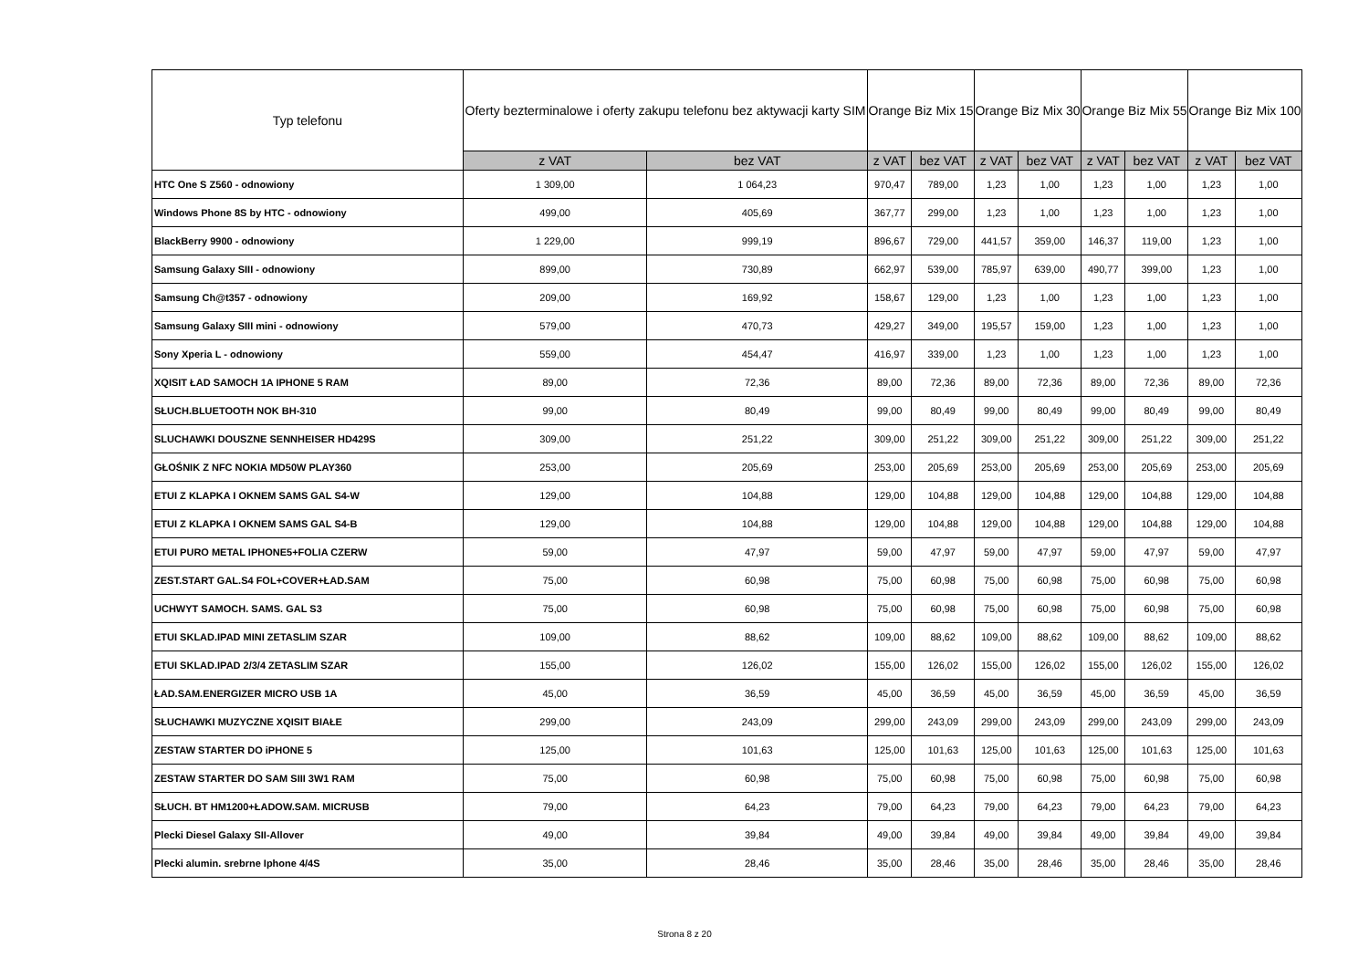| Typ telefonu | Oferty bezterminalowe i oferty zakupu telefonu bez aktywacji karty SIM | | Orange Biz Mix 15 | | Orange Biz Mix 30 | | Orange Biz Mix 55 | | Orange Biz Mix 100 | |
| --- | --- | --- | --- | --- | --- | --- | --- | --- | --- | --- |
| | z VAT | bez VAT | z VAT | bez VAT | z VAT | bez VAT | z VAT | bez VAT | z VAT | bez VAT |
| HTC One S Z560 - odnowiony | 1 309,00 | 1 064,23 | 970,47 | 789,00 | 1,23 | 1,00 | 1,23 | 1,00 | 1,23 | 1,00 |
| Windows Phone 8S by HTC - odnowiony | 499,00 | 405,69 | 367,77 | 299,00 | 1,23 | 1,00 | 1,23 | 1,00 | 1,23 | 1,00 |
| BlackBerry 9900 - odnowiony | 1 229,00 | 999,19 | 896,67 | 729,00 | 441,57 | 359,00 | 146,37 | 119,00 | 1,23 | 1,00 |
| Samsung Galaxy SIII - odnowiony | 899,00 | 730,89 | 662,97 | 539,00 | 785,97 | 639,00 | 490,77 | 399,00 | 1,23 | 1,00 |
| Samsung Ch@t357 - odnowiony | 209,00 | 169,92 | 158,67 | 129,00 | 1,23 | 1,00 | 1,23 | 1,00 | 1,23 | 1,00 |
| Samsung Galaxy SIII mini - odnowiony | 579,00 | 470,73 | 429,27 | 349,00 | 195,57 | 159,00 | 1,23 | 1,00 | 1,23 | 1,00 |
| Sony Xperia L - odnowiony | 559,00 | 454,47 | 416,97 | 339,00 | 1,23 | 1,00 | 1,23 | 1,00 | 1,23 | 1,00 |
| XQISIT ŁAD SAMOCH 1A IPHONE 5 RAM | 89,00 | 72,36 | 89,00 | 72,36 | 89,00 | 72,36 | 89,00 | 72,36 | 89,00 | 72,36 |
| SŁUCH.BLUETOOTH NOK BH-310 | 99,00 | 80,49 | 99,00 | 80,49 | 99,00 | 80,49 | 99,00 | 80,49 | 99,00 | 80,49 |
| SLUCHAWKI DOUSZNE SENNHEISER HD429S | 309,00 | 251,22 | 309,00 | 251,22 | 309,00 | 251,22 | 309,00 | 251,22 | 309,00 | 251,22 |
| GŁOŚNIK Z NFC NOKIA MD50W PLAY360 | 253,00 | 205,69 | 253,00 | 205,69 | 253,00 | 205,69 | 253,00 | 205,69 | 253,00 | 205,69 |
| ETUI Z KLAPKA I OKNEM SAMS GAL S4-W | 129,00 | 104,88 | 129,00 | 104,88 | 129,00 | 104,88 | 129,00 | 104,88 | 129,00 | 104,88 |
| ETUI Z KLAPKA I OKNEM SAMS GAL S4-B | 129,00 | 104,88 | 129,00 | 104,88 | 129,00 | 104,88 | 129,00 | 104,88 | 129,00 | 104,88 |
| ETUI PURO METAL IPHONE5+FOLIA CZERW | 59,00 | 47,97 | 59,00 | 47,97 | 59,00 | 47,97 | 59,00 | 47,97 | 59,00 | 47,97 |
| ZEST.START GAL.S4 FOL+COVER+ŁAD.SAM | 75,00 | 60,98 | 75,00 | 60,98 | 75,00 | 60,98 | 75,00 | 60,98 | 75,00 | 60,98 |
| UCHWYT SAMOCH. SAMS. GAL S3 | 75,00 | 60,98 | 75,00 | 60,98 | 75,00 | 60,98 | 75,00 | 60,98 | 75,00 | 60,98 |
| ETUI SKLAD.IPAD MINI ZETASLIM SZAR | 109,00 | 88,62 | 109,00 | 88,62 | 109,00 | 88,62 | 109,00 | 88,62 | 109,00 | 88,62 |
| ETUI SKLAD.IPAD 2/3/4 ZETASLIM SZAR | 155,00 | 126,02 | 155,00 | 126,02 | 155,00 | 126,02 | 155,00 | 126,02 | 155,00 | 126,02 |
| ŁAD.SAM.ENERGIZER MICRO USB 1A | 45,00 | 36,59 | 45,00 | 36,59 | 45,00 | 36,59 | 45,00 | 36,59 | 45,00 | 36,59 |
| SŁUCHAWKI MUZYCZNE XQISIT BIAŁE | 299,00 | 243,09 | 299,00 | 243,09 | 299,00 | 243,09 | 299,00 | 243,09 | 299,00 | 243,09 |
| ZESTAW STARTER DO iPHONE 5 | 125,00 | 101,63 | 125,00 | 101,63 | 125,00 | 101,63 | 125,00 | 101,63 | 125,00 | 101,63 |
| ZESTAW STARTER DO SAM SIII 3W1 RAM | 75,00 | 60,98 | 75,00 | 60,98 | 75,00 | 60,98 | 75,00 | 60,98 | 75,00 | 60,98 |
| SŁUCH. BT HM1200+ŁADOW.SAM. MICRUSB | 79,00 | 64,23 | 79,00 | 64,23 | 79,00 | 64,23 | 79,00 | 64,23 | 79,00 | 64,23 |
| Plecki Diesel Galaxy SII-Allover | 49,00 | 39,84 | 49,00 | 39,84 | 49,00 | 39,84 | 49,00 | 39,84 | 49,00 | 39,84 |
| Plecki alumin. srebrne Iphone 4/4S | 35,00 | 28,46 | 35,00 | 28,46 | 35,00 | 28,46 | 35,00 | 28,46 | 35,00 | 28,46 |
Strona 8 z 20